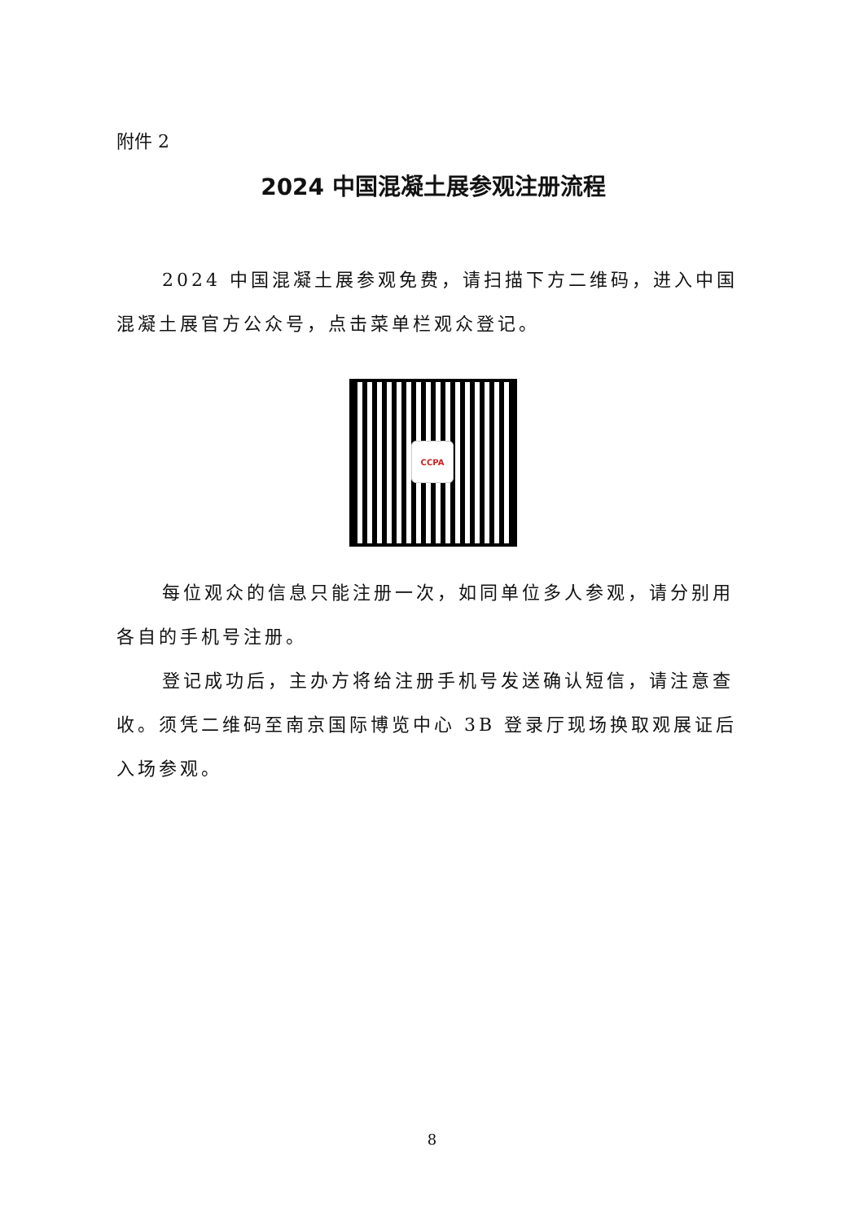附件 2
2024 中国混凝土展参观注册流程
2024 中国混凝土展参观免费，请扫描下方二维码，进入中国混凝土展官方公众号，点击菜单栏观众登记。
CCPA
每位观众的信息只能注册一次，如同单位多人参观，请分别用各自的手机号注册。
登记成功后，主办方将给注册手机号发送确认短信，请注意查收。须凭二维码至南京国际博览中心 3B 登录厅现场换取观展证后入场参观。
8